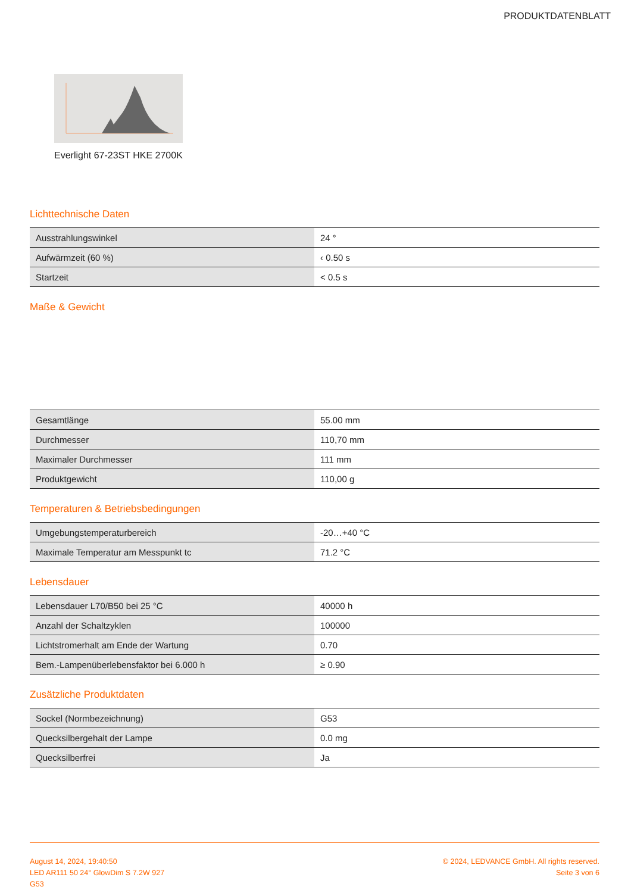PRODUKTDATENBLATT
Everlight 67-23ST HKE 2700K
Lichttechnische Daten
| Ausstrahlungswinkel | 24 ° |
| Aufwärmzeit (60 %) | ‹ 0.50 s |
| Startzeit | < 0.5 s |
Maße & Gewicht
| Gesamtlänge | 55.00 mm |
| Durchmesser | 110,70 mm |
| Maximaler Durchmesser | 111 mm |
| Produktgewicht | 110,00 g |
Temperaturen & Betriebsbedingungen
| Umgebungstemperaturbereich | -20…+40 °C |
| Maximale Temperatur am Messpunkt tc | 71.2 °C |
Lebensdauer
| Lebensdauer L70/B50 bei 25 °C | 40000 h |
| Anzahl der Schaltzyklen | 100000 |
| Lichtstromerhalt am Ende der Wartung | 0.70 |
| Bem.-Lampenüberlebensfaktor bei 6.000 h | ≥ 0.90 |
Zusätzliche Produktdaten
| Sockel (Normbezeichnung) | G53 |
| Quecksilbergehalt der Lampe | 0.0 mg |
| Quecksilberfrei | Ja |
August 14, 2024, 19:40:50
LED AR111 50 24° GlowDim S 7.2W 927
G53
© 2024, LEDVANCE GmbH. All rights reserved.
Seite 3 von 6